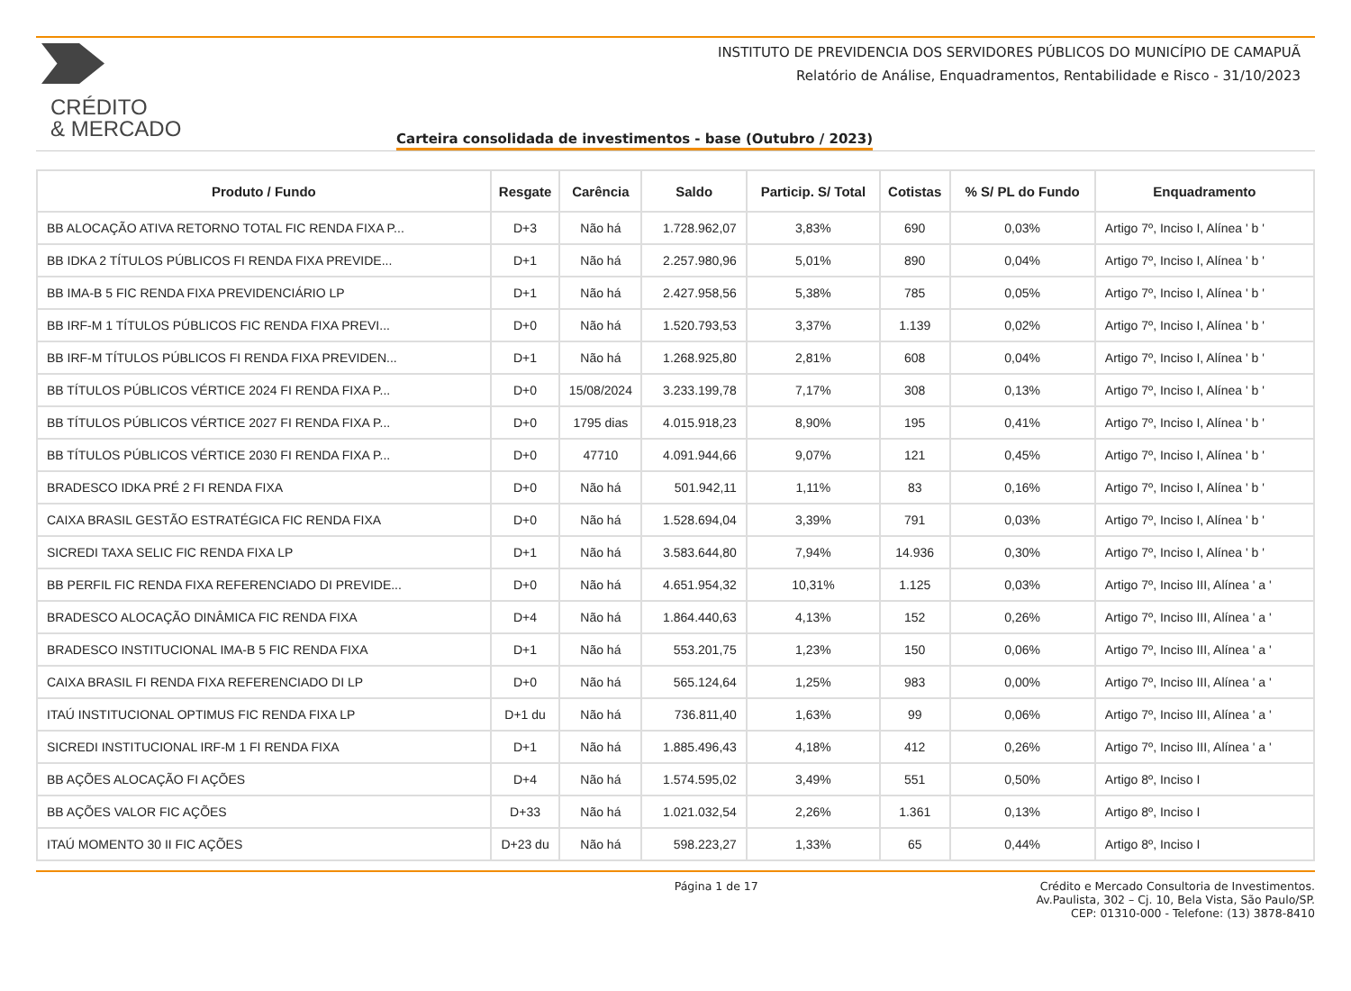CRÉDITO
& MERCADO
INSTITUTO DE PREVIDENCIA DOS SERVIDORES PÚBLICOS DO MUNICÍPIO DE CAMAPUÃ
Relatório de Análise, Enquadramentos, Rentabilidade e Risco - 31/10/2023
Carteira consolidada de investimentos - base (Outubro / 2023)
| Produto / Fundo | Resgate | Carência | Saldo | Particip. S/ Total | Cotistas | % S/ PL do Fundo | Enquadramento |
| --- | --- | --- | --- | --- | --- | --- | --- |
| BB ALOCAÇÃO ATIVA RETORNO TOTAL FIC RENDA FIXA P... | D+3 | Não há | 1.728.962,07 | 3,83% | 690 | 0,03% | Artigo 7º, Inciso I, Alínea ' b ' |
| BB IDKA 2 TÍTULOS PÚBLICOS FI RENDA FIXA PREVIDE... | D+1 | Não há | 2.257.980,96 | 5,01% | 890 | 0,04% | Artigo 7º, Inciso I, Alínea ' b ' |
| BB IMA-B 5 FIC RENDA FIXA PREVIDENCIÁRIO LP | D+1 | Não há | 2.427.958,56 | 5,38% | 785 | 0,05% | Artigo 7º, Inciso I, Alínea ' b ' |
| BB IRF-M 1 TÍTULOS PÚBLICOS FIC RENDA FIXA PREVI... | D+0 | Não há | 1.520.793,53 | 3,37% | 1.139 | 0,02% | Artigo 7º, Inciso I, Alínea ' b ' |
| BB IRF-M TÍTULOS PÚBLICOS FI RENDA FIXA PREVIDEN... | D+1 | Não há | 1.268.925,80 | 2,81% | 608 | 0,04% | Artigo 7º, Inciso I, Alínea ' b ' |
| BB TÍTULOS PÚBLICOS VÉRTICE 2024 FI RENDA FIXA P... | D+0 | 15/08/2024 | 3.233.199,78 | 7,17% | 308 | 0,13% | Artigo 7º, Inciso I, Alínea ' b ' |
| BB TÍTULOS PÚBLICOS VÉRTICE 2027 FI RENDA FIXA P... | D+0 | 1795 dias | 4.015.918,23 | 8,90% | 195 | 0,41% | Artigo 7º, Inciso I, Alínea ' b ' |
| BB TÍTULOS PÚBLICOS VÉRTICE 2030 FI RENDA FIXA P... | D+0 | 47710 | 4.091.944,66 | 9,07% | 121 | 0,45% | Artigo 7º, Inciso I, Alínea ' b ' |
| BRADESCO IDKA PRÉ 2 FI RENDA FIXA | D+0 | Não há | 501.942,11 | 1,11% | 83 | 0,16% | Artigo 7º, Inciso I, Alínea ' b ' |
| CAIXA BRASIL GESTÃO ESTRATÉGICA FIC RENDA FIXA | D+0 | Não há | 1.528.694,04 | 3,39% | 791 | 0,03% | Artigo 7º, Inciso I, Alínea ' b ' |
| SICREDI TAXA SELIC FIC RENDA FIXA LP | D+1 | Não há | 3.583.644,80 | 7,94% | 14.936 | 0,30% | Artigo 7º, Inciso I, Alínea ' b ' |
| BB PERFIL FIC RENDA FIXA REFERENCIADO DI PREVIDE... | D+0 | Não há | 4.651.954,32 | 10,31% | 1.125 | 0,03% | Artigo 7º, Inciso III, Alínea ' a ' |
| BRADESCO ALOCAÇÃO DINÂMICA FIC RENDA FIXA | D+4 | Não há | 1.864.440,63 | 4,13% | 152 | 0,26% | Artigo 7º, Inciso III, Alínea ' a ' |
| BRADESCO INSTITUCIONAL IMA-B 5 FIC RENDA FIXA | D+1 | Não há | 553.201,75 | 1,23% | 150 | 0,06% | Artigo 7º, Inciso III, Alínea ' a ' |
| CAIXA BRASIL FI RENDA FIXA REFERENCIADO DI LP | D+0 | Não há | 565.124,64 | 1,25% | 983 | 0,00% | Artigo 7º, Inciso III, Alínea ' a ' |
| ITAÚ INSTITUCIONAL OPTIMUS FIC RENDA FIXA LP | D+1 du | Não há | 736.811,40 | 1,63% | 99 | 0,06% | Artigo 7º, Inciso III, Alínea ' a ' |
| SICREDI INSTITUCIONAL IRF-M 1 FI RENDA FIXA | D+1 | Não há | 1.885.496,43 | 4,18% | 412 | 0,26% | Artigo 7º, Inciso III, Alínea ' a ' |
| BB AÇÕES ALOCAÇÃO FI AÇÕES | D+4 | Não há | 1.574.595,02 | 3,49% | 551 | 0,50% | Artigo 8º, Inciso I |
| BB AÇÕES VALOR FIC AÇÕES | D+33 | Não há | 1.021.032,54 | 2,26% | 1.361 | 0,13% | Artigo 8º, Inciso I |
| ITAÚ MOMENTO 30 II FIC AÇÕES | D+23 du | Não há | 598.223,27 | 1,33% | 65 | 0,44% | Artigo 8º, Inciso I |
Página 1 de 17 Crédito e Mercado Consultoria de Investimentos.
Av.Paulista, 302 – Cj. 10, Bela Vista, São Paulo/SP.
CEP: 01310-000 - Telefone: (13) 3878-8410